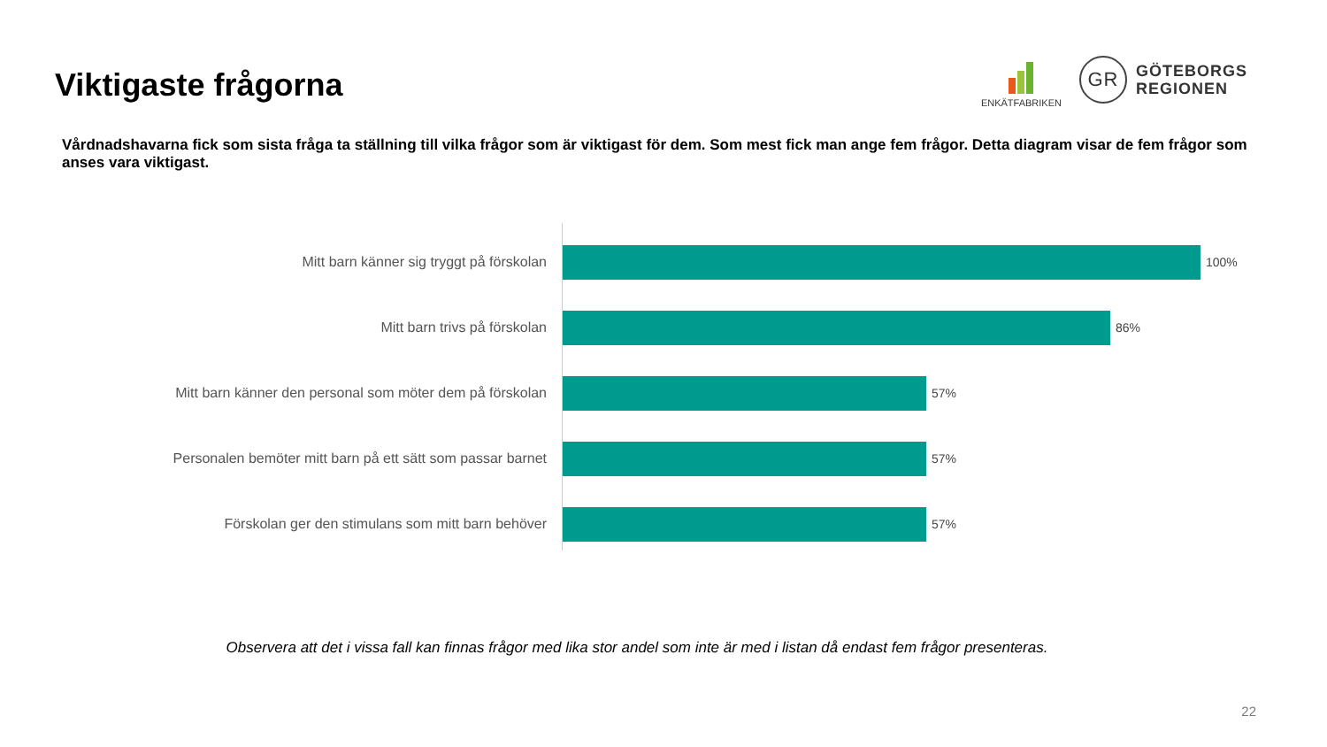Viktigaste frågorna
ENKÄTFABRIKEN
GR
GÖTEBORGS
REGIONEN
Vårdnadshavarna fick som sista fråga ta ställning till vilka frågor som är viktigast för dem. Som mest fick man ange fem frågor. Detta diagram visar de fem frågor som anses vara viktigast.
Mitt barn känner sig tryggt på förskolan 100%
Mitt barn trivs på förskolan 86%
Mitt barn känner den personal som möter dem på förskolan 57%
Personalen bemöter mitt barn på ett sätt som passar barnet 57%
Förskolan ger den stimulans som mitt barn behöver 57%
Observera att det i vissa fall kan finnas frågor med lika stor andel som inte är med i listan då endast fem frågor presenteras.
22